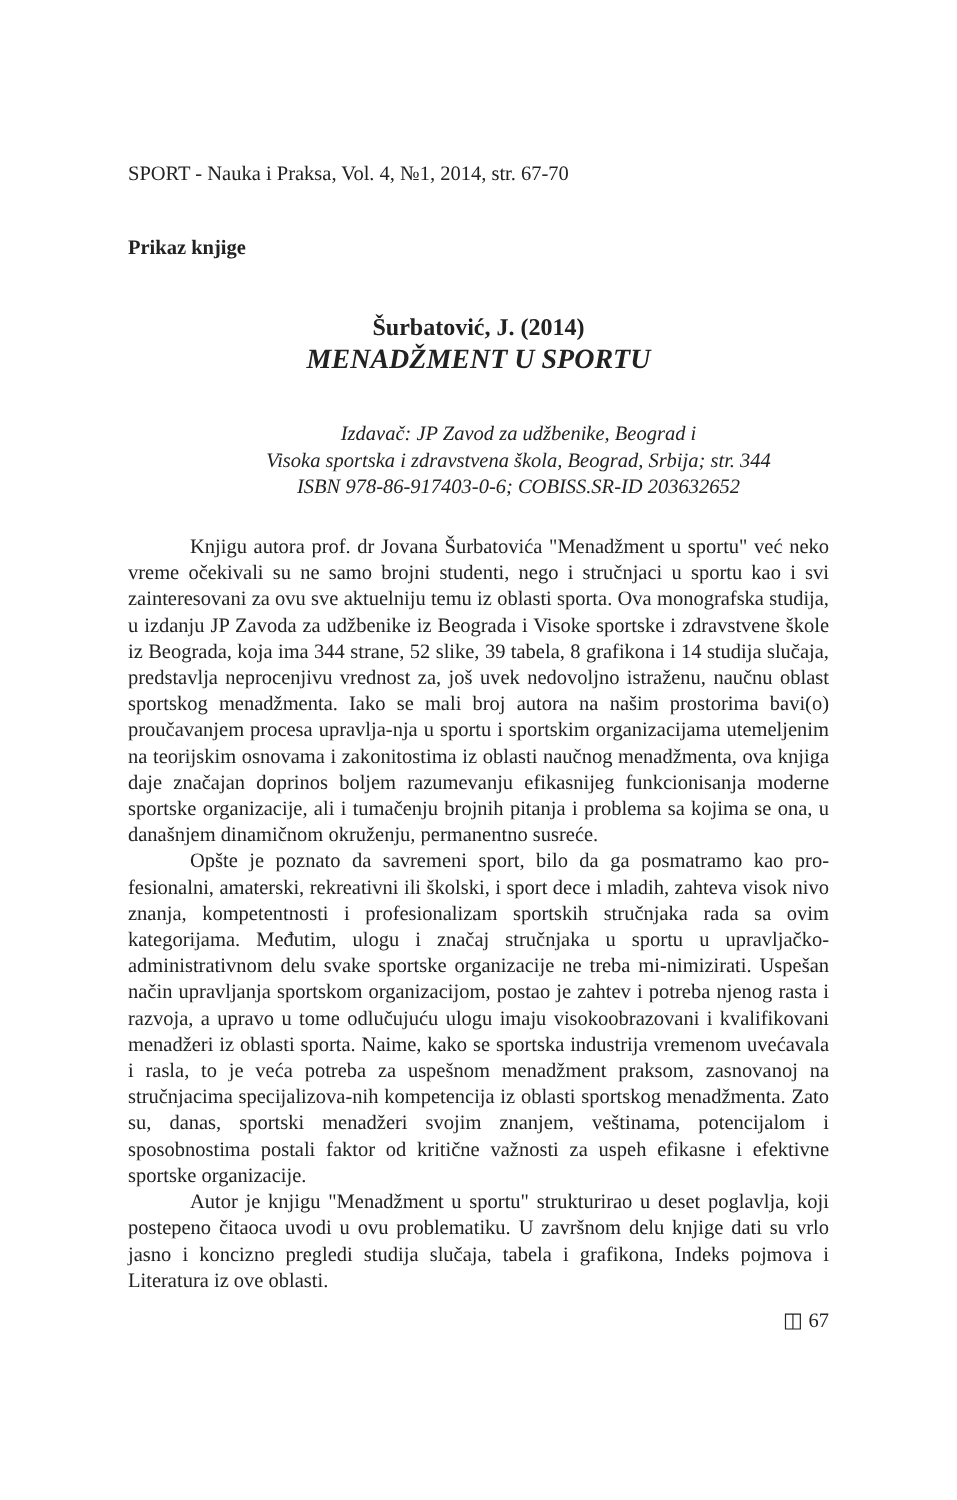SPORT - Nauka i Praksa, Vol. 4, №1, 2014, str. 67-70
Prikaz knjige
Šurbatović, J. (2014)
MENADŽMENT U SPORTU
Izdavač: JP Zavod za udžbenike, Beograd i
Visoka sportska i zdravstvena škola, Beograd, Srbija; str. 344
ISBN 978-86-917403-0-6; COBISS.SR-ID 203632652
Knjigu autora prof. dr Jovana Šurbatovića "Menadžment u sportu" već neko vreme očekivali su ne samo brojni studenti, nego i stručnjaci u sportu kao i svi zainteresovani za ovu sve aktuelniju temu iz oblasti sporta. Ova monografska studija, u izdanju JP Zavoda za udžbenike iz Beograda i Visoke sportske i zdravstvene škole iz Beograda, koja ima 344 strane, 52 slike, 39 tabela, 8 grafikona i 14 studija slučaja, predstavlja neprocenjivu vrednost za, još uvek nedovoljno istraženu, naučnu oblast sportskog menadžmenta. Iako se mali broj autora na našim prostorima bavi(o) proučavanjem procesa upravlja-nja u sportu i sportskim organizacijama utemeljenim na teorijskim osnovama i zakonitostima iz oblasti naučnog menadžmenta, ova knjiga daje značajan doprinos boljem razumevanju efikasnijeg funkcionisanja moderne sportske organizacije, ali i tumačenju brojnih pitanja i problema sa kojima se ona, u današnjem dinamičnom okruženju, permanentno susreće.
Opšte je poznato da savremeni sport, bilo da ga posmatramo kao pro-fesionalni, amaterski, rekreativni ili školski, i sport dece i mladih, zahteva visok nivo znanja, kompetentnosti i profesionalizam sportskih stručnjaka rada sa ovim kategorijama. Međutim, ulogu i značaj stručnjaka u sportu u upravljačko-administrativnom delu svake sportske organizacije ne treba mi-nimizirati. Uspešan način upravljanja sportskom organizacijom, postao je zahtev i potreba njenog rasta i razvoja, a upravo u tome odlučujuću ulogu imaju visokoobrazovani i kvalifikovani menadžeri iz oblasti sporta. Naime, kako se sportska industrija vremenom uvećavala i rasla, to je veća potreba za uspešnom menadžment praksom, zasnovanoj na stručnjacima specijalizova-nih kompetencija iz oblasti sportskog menadžmenta. Zato su, danas, sportski menadžeri svojim znanjem, veštinama, potencijalom i sposobnostima postali faktor od kritične važnosti za uspeh efikasne i efektivne sportske organizacije.
Autor je knjigu "Menadžment u sportu" strukturirao u deset poglavlja, koji postepeno čitaoca uvodi u ovu problematiku. U završnom delu knjige dati su vrlo jasno i koncizno pregledi studija slučaja, tabela i grafikona, Indeks pojmova i Literatura iz ove oblasti.
◫ 67